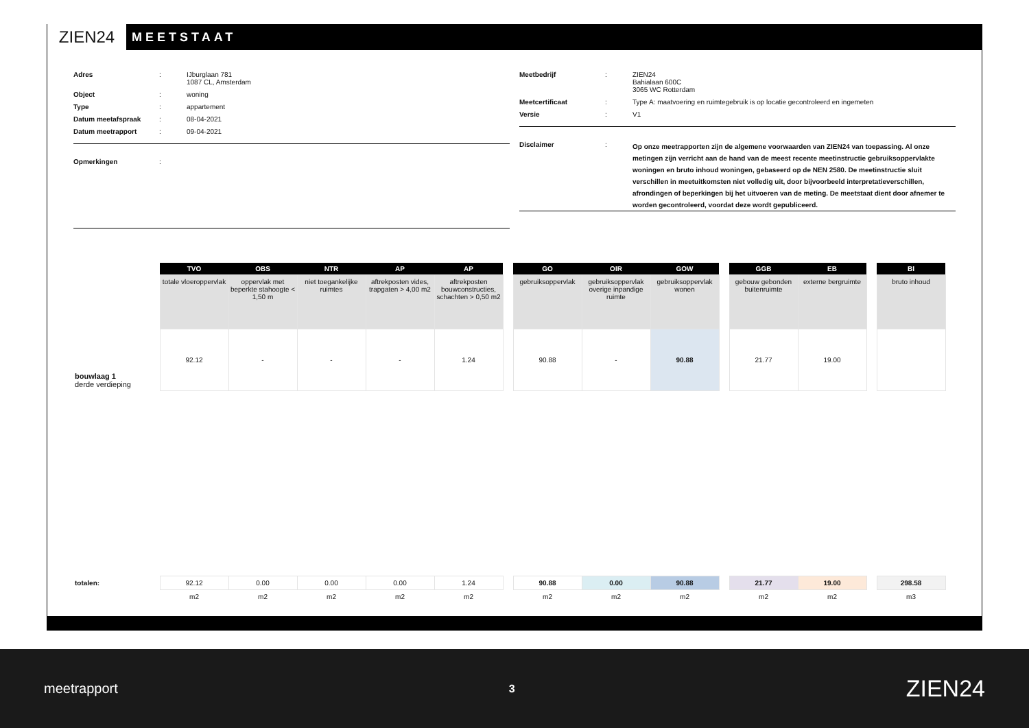ZIEN24
MEETSTAAT
Adres : IJburglaan 781
1087 CL, Amsterdam
Object : woning
Type : appartement
Datum meetafspraak : 08-04-2021
Datum meetrapport : 09-04-2021
Opmerkingen :
Meetbedrijf : ZIEN24
Bahialaan 600C
3065 WC Rotterdam
Meetcertificaat : Type A: maatvoering en ruimtegebruik is op locatie gecontroleerd en ingemeten
Versie : V1
Disclaimer :
Op onze meetrapporten zijn de algemene voorwaarden van ZIEN24 van toepassing. Al onze metingen zijn verricht aan de hand van de meest recente meetinstructie gebruiksoppervlakte woningen en bruto inhoud woningen, gebaseerd op de NEN 2580. De meetinstructie sluit verschillen in meetuitkomsten niet volledig uit, door bijvoorbeeld interpretatieverschillen, afrondingen of beperkingen bij het uitvoeren van de meting. De meetstaat dient door afnemer te worden gecontroleerd, voordat deze wordt gepubliceerd.
| | TVO | OBS | NTR | AP | AP | | GO | OIR | GOW | | GGB | EB | | BI |
| | totale vloeroppervlak | oppervlak met beperkte stahoogte < 1,50 m | niet toegankelijke ruimtes | aftrekposten vides, trapgaten > 4,00 m2 | aftrekposten bouwconstructies, schachten > 0,50 m2 | | gebruiksoppervlak | gebruiksoppervlak overige inpandige ruimte | gebruiksoppervlak wonen | | gebouw gebonden buitenruimte | externe bergruimte | | bruto inhoud |
| bouwlaag 1 derde verdieping | 92.12 | - | - | - | 1.24 | | 90.88 | - | 90.88 | | 21.77 | 19.00 | | |
| totalen: | 92.12 | 0.00 | 0.00 | 0.00 | 1.24 | | 90.88 | 0.00 | 90.88 | | 21.77 | 19.00 | | 298.58 |
| | m2 | m2 | m2 | m2 | m2 | | m2 | m2 | m2 | | m2 | m2 | | m3 |
meetrapport 3 ZIEN24